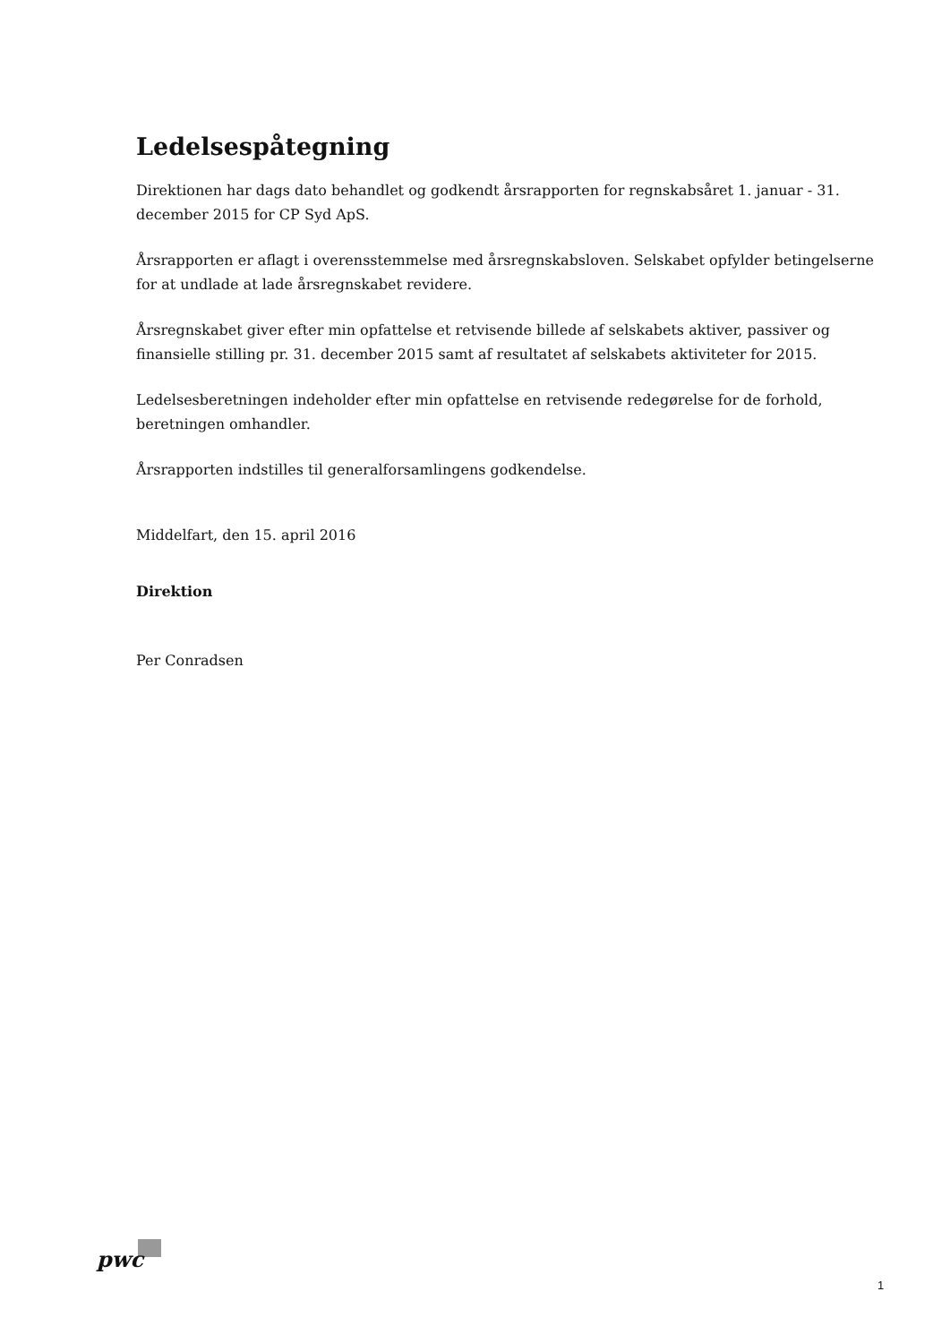Ledelsespåtegning
Direktionen har dags dato behandlet og godkendt årsrapporten for regnskabsåret 1. januar - 31. december 2015 for CP Syd ApS.
Årsrapporten er aflagt i overensstemmelse med årsregnskabsloven. Selskabet opfylder betingelserne for at undlade at lade årsregnskabet revidere.
Årsregnskabet giver efter min opfattelse et retvisende billede af selskabets aktiver, passiver og finansielle stilling pr. 31. december 2015 samt af resultatet af selskabets aktiviteter for 2015.
Ledelsesberetningen indeholder efter min opfattelse en retvisende redegørelse for de forhold, beretningen omhandler.
Årsrapporten indstilles til generalforsamlingens godkendelse.
Middelfart, den 15. april 2016
Direktion
Per Conradsen
pwc
1